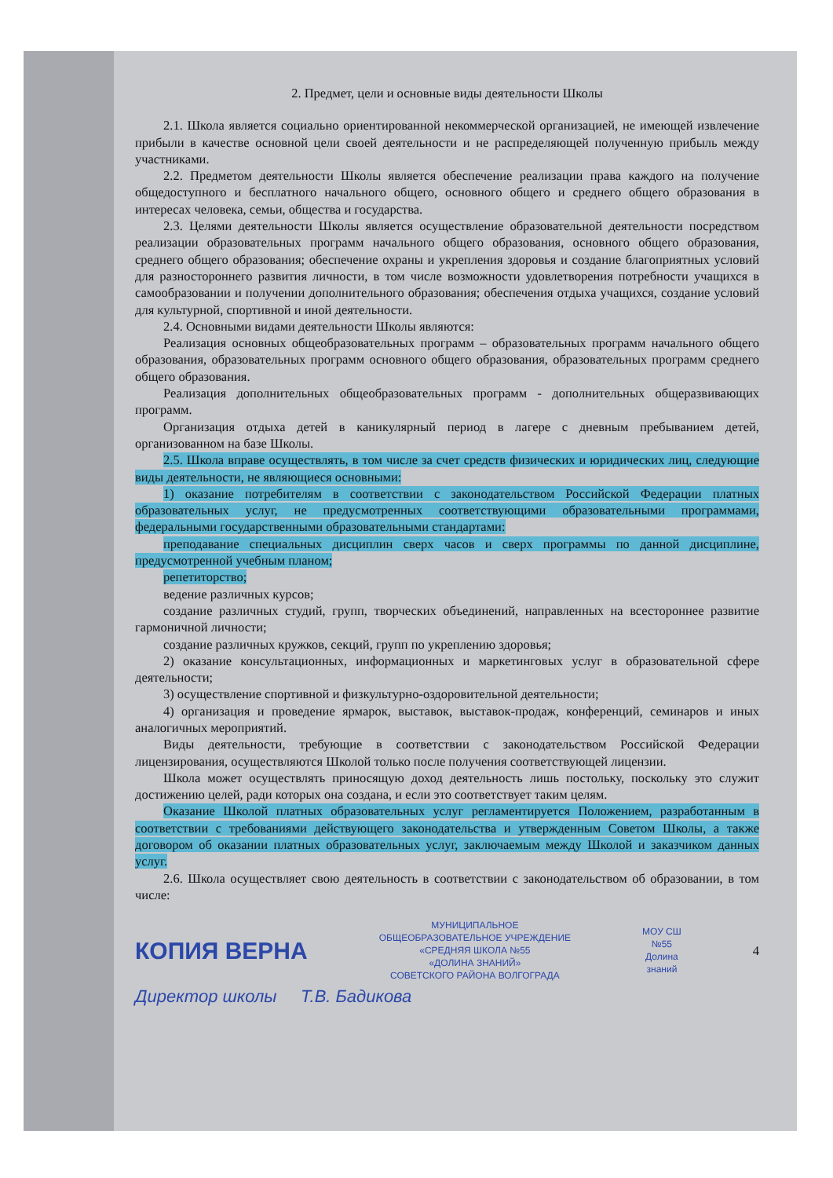2. Предмет, цели и основные виды деятельности Школы
2.1. Школа является социально ориентированной некоммерческой организацией, не имеющей извлечение прибыли в качестве основной цели своей деятельности и не распределяющей полученную прибыль между участниками.
2.2. Предметом деятельности Школы является обеспечение реализации права каждого на получение общедоступного и бесплатного начального общего, основного общего и среднего общего образования в интересах человека, семьи, общества и государства.
2.3. Целями деятельности Школы является осуществление образовательной деятельности посредством реализации образовательных программ начального общего образования, основного общего образования, среднего общего образования; обеспечение охраны и укрепления здоровья и создание благоприятных условий для разностороннего развития личности, в том числе возможности удовлетворения потребности учащихся в самообразовании и получении дополнительного образования; обеспечения отдыха учащихся, создание условий для культурной, спортивной и иной деятельности.
2.4. Основными видами деятельности Школы являются:
Реализация основных общеобразовательных программ – образовательных программ начального общего образования, образовательных программ основного общего образования, образовательных программ среднего общего образования.
Реализация дополнительных общеобразовательных программ - дополнительных общеразвивающих программ.
Организация отдыха детей в каникулярный период в лагере с дневным пребыванием детей, организованном на базе Школы.
2.5. Школа вправе осуществлять, в том числе за счет средств физических и юридических лиц, следующие виды деятельности, не являющиеся основными:
1) оказание потребителям в соответствии с законодательством Российской Федерации платных образовательных услуг, не предусмотренных соответствующими образовательными программами, федеральными государственными образовательными стандартами:
преподавание специальных дисциплин сверх часов и сверх программы по данной дисциплине, предусмотренной учебным планом;
репетиторство;
ведение различных курсов;
создание различных студий, групп, творческих объединений, направленных на всестороннее развитие гармоничной личности;
создание различных кружков, секций, групп по укреплению здоровья;
2) оказание консультационных, информационных и маркетинговых услуг в образовательной сфере деятельности;
3) осуществление спортивной и физкультурно-оздоровительной деятельности;
4) организация и проведение ярмарок, выставок, выставок-продаж, конференций, семинаров и иных аналогичных мероприятий.
Виды деятельности, требующие в соответствии с законодательством Российской Федерации лицензирования, осуществляются Школой только после получения соответствующей лицензии.
Школа может осуществлять приносящую доход деятельность лишь постольку, поскольку это служит достижению целей, ради которых она создана, и если это соответствует таким целям.
Оказание Школой платных образовательных услуг регламентируется Положением, разработанным в соответствии с требованиями действующего законодательства и утвержденным Советом Школы, а также договором об оказании платных образовательных услуг, заключаемым между Школой и заказчиком данных услуг.
2.6. Школа осуществляет свою деятельность в соответствии с законодательством об образовании, в том числе:
КОПИЯ ВЕРНА
МУНИЦИПАЛЬНОЕ
ОБЩЕОБРАЗОВАТЕЛЬНОЕ УЧРЕЖДЕНИЕ
«СРЕДНЯЯ ШКОЛА №55
«ДОЛИНА ЗНАНИЙ»
СОВЕТСКОГО РАЙОНА ВОЛГОГРАДА
МОУ СШ
№55
Долина
знаний
4
Директор школы Т.В. Бадикова